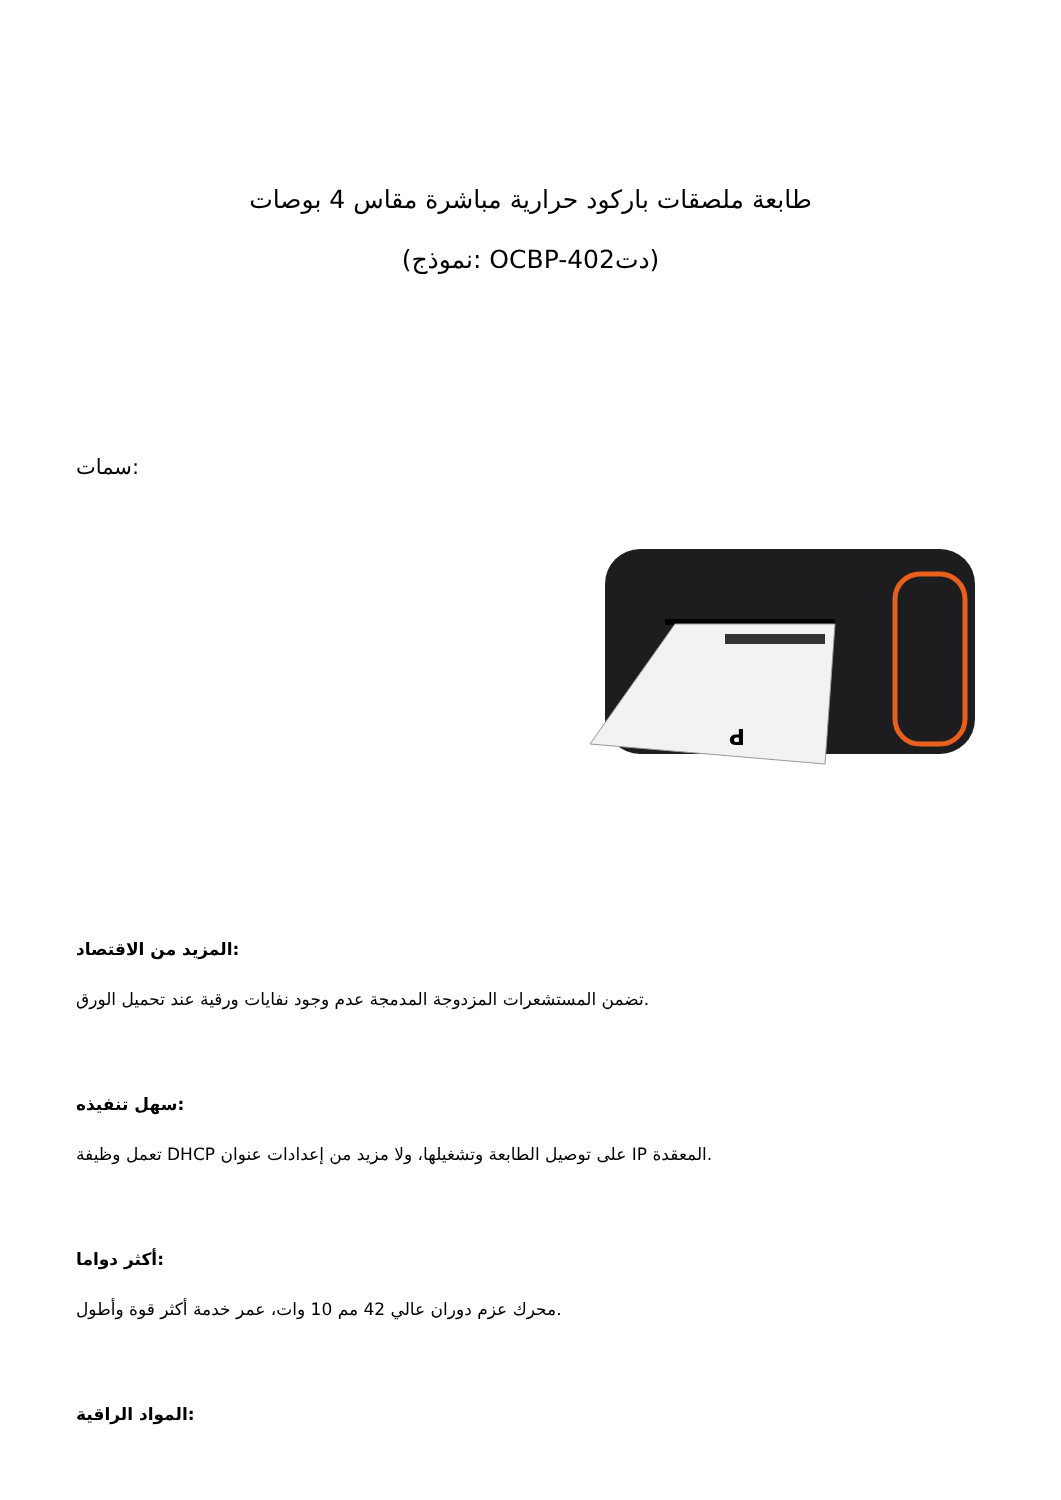طابعة ملصقات باركود حرارية مباشرة مقاس 4 بوصات
(نموذج: OCBP-402دت)
سمات:
P
المزيد من الاقتصاد:
تضمن المستشعرات المزدوجة المدمجة عدم وجود نفايات ورقية عند تحميل الورق.
سهل تنفيذه:
تعمل وظيفة DHCP على توصيل الطابعة وتشغيلها، ولا مزيد من إعدادات عنوان IP المعقدة.
أكثر دواما:
محرك عزم دوران عالي 42 مم 10 وات، عمر خدمة أكثر قوة وأطول.
المواد الراقية: